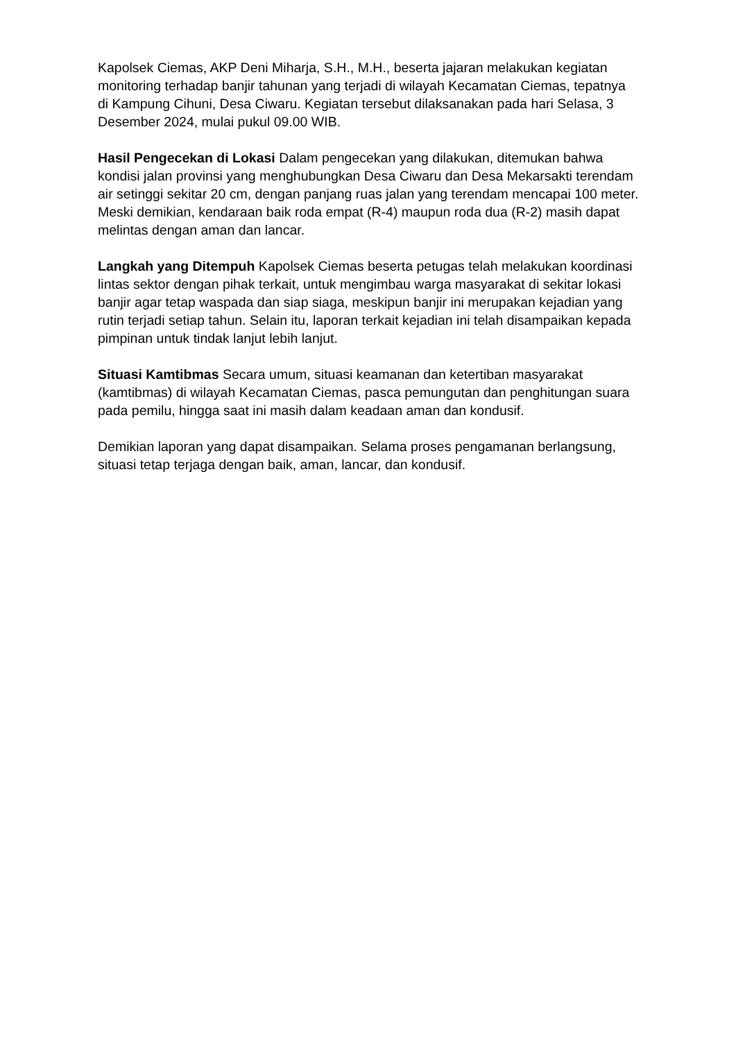Kapolsek Ciemas, AKP Deni Miharja, S.H., M.H., beserta jajaran melakukan kegiatan monitoring terhadap banjir tahunan yang terjadi di wilayah Kecamatan Ciemas, tepatnya di Kampung Cihuni, Desa Ciwaru. Kegiatan tersebut dilaksanakan pada hari Selasa, 3 Desember 2024, mulai pukul 09.00 WIB.
Hasil Pengecekan di Lokasi Dalam pengecekan yang dilakukan, ditemukan bahwa kondisi jalan provinsi yang menghubungkan Desa Ciwaru dan Desa Mekarsakti terendam air setinggi sekitar 20 cm, dengan panjang ruas jalan yang terendam mencapai 100 meter. Meski demikian, kendaraan baik roda empat (R-4) maupun roda dua (R-2) masih dapat melintas dengan aman dan lancar.
Langkah yang Ditempuh Kapolsek Ciemas beserta petugas telah melakukan koordinasi lintas sektor dengan pihak terkait, untuk mengimbau warga masyarakat di sekitar lokasi banjir agar tetap waspada dan siap siaga, meskipun banjir ini merupakan kejadian yang rutin terjadi setiap tahun. Selain itu, laporan terkait kejadian ini telah disampaikan kepada pimpinan untuk tindak lanjut lebih lanjut.
Situasi Kamtibmas Secara umum, situasi keamanan dan ketertiban masyarakat (kamtibmas) di wilayah Kecamatan Ciemas, pasca pemungutan dan penghitungan suara pada pemilu, hingga saat ini masih dalam keadaan aman dan kondusif.
Demikian laporan yang dapat disampaikan. Selama proses pengamanan berlangsung, situasi tetap terjaga dengan baik, aman, lancar, dan kondusif.